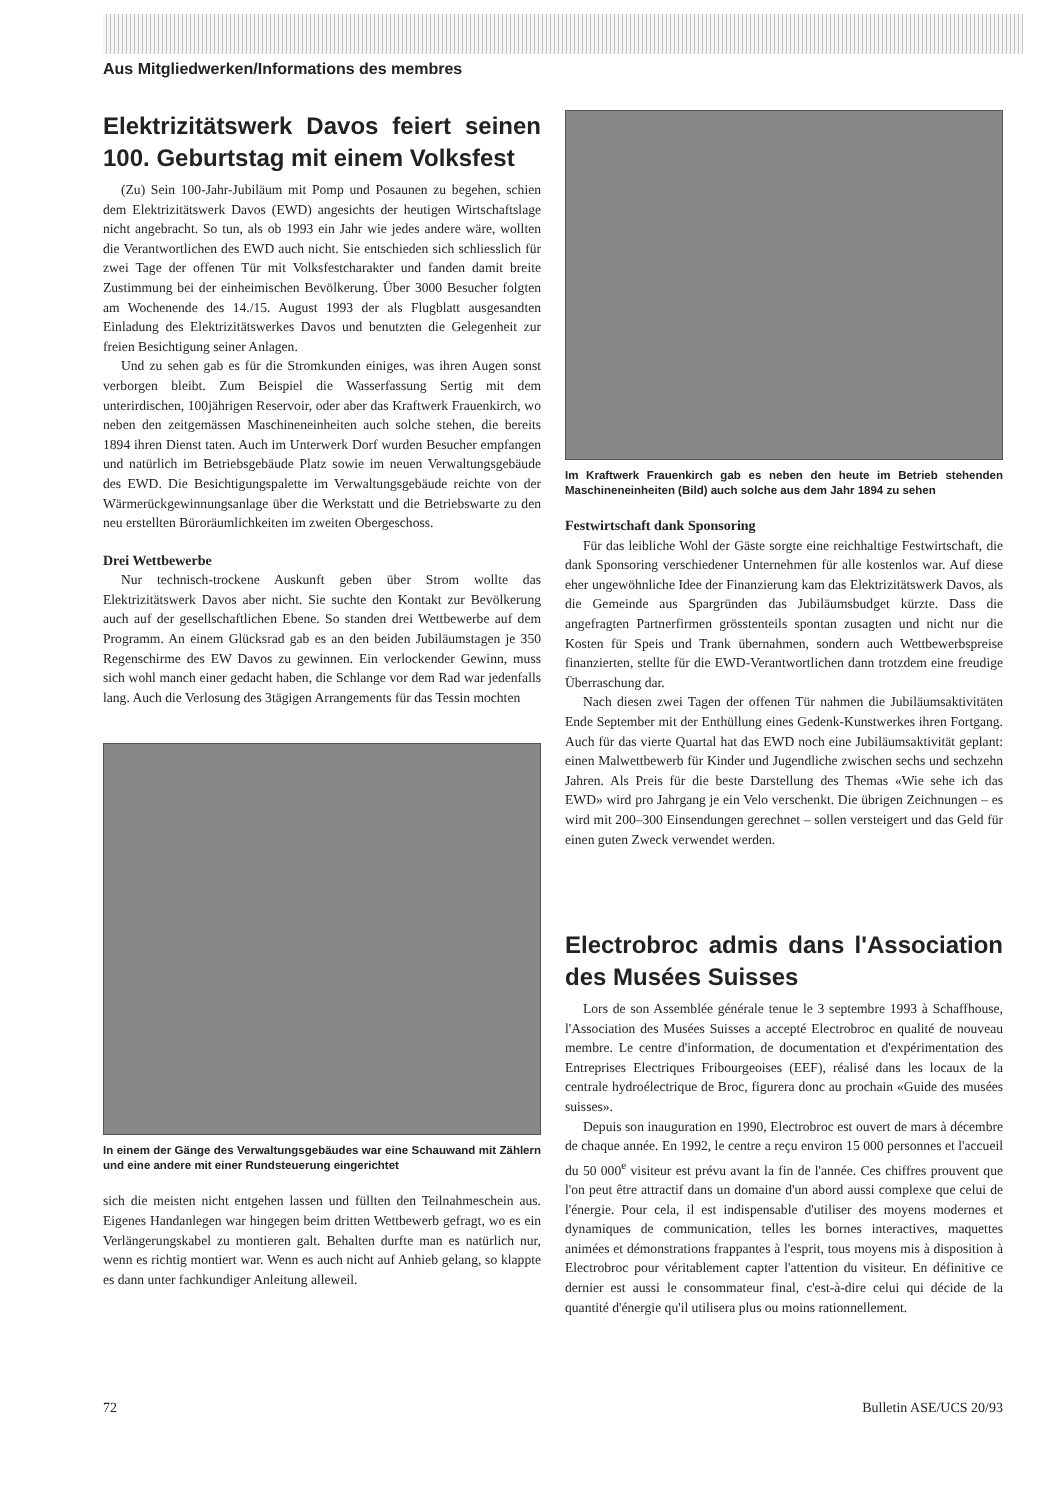Aus Mitgliedwerken/Informations des membres
Elektrizitätswerk Davos feiert seinen 100. Geburtstag mit einem Volksfest
(Zu) Sein 100-Jahr-Jubiläum mit Pomp und Posaunen zu begehen, schien dem Elektrizitätswerk Davos (EWD) angesichts der heutigen Wirtschaftslage nicht angebracht. So tun, als ob 1993 ein Jahr wie jedes andere wäre, wollten die Verantwortlichen des EWD auch nicht. Sie entschieden sich schliesslich für zwei Tage der offenen Tür mit Volksfestcharakter und fanden damit breite Zustimmung bei der einheimischen Bevölkerung. Über 3000 Besucher folgten am Wochenende des 14./15. August 1993 der als Flugblatt ausgesandten Einladung des Elektrizitätswerkes Davos und benutzten die Gelegenheit zur freien Besichtigung seiner Anlagen.
Und zu sehen gab es für die Stromkunden einiges, was ihren Augen sonst verborgen bleibt. Zum Beispiel die Wasserfassung Sertig mit dem unterirdischen, 100jährigen Reservoir, oder aber das Kraftwerk Frauenkirch, wo neben den zeitgemässen Maschineneinheiten auch solche stehen, die bereits 1894 ihren Dienst taten. Auch im Unterwerk Dorf wurden Besucher empfangen und natürlich im Betriebsgebäude Platz sowie im neuen Verwaltungsgebäude des EWD. Die Besichtigungspalette im Verwaltungsgebäude reichte von der Wärmerückgewinnungsanlage über die Werkstatt und die Betriebswarte zu den neu erstellten Büroräumlichkeiten im zweiten Obergeschoss.
Drei Wettbewerbe
Nur technisch-trockene Auskunft geben über Strom wollte das Elektrizitätswerk Davos aber nicht. Sie suchte den Kontakt zur Bevölkerung auch auf der gesellschaftlichen Ebene. So standen drei Wettbewerbe auf dem Programm. An einem Glücksrad gab es an den beiden Jubiläumstagen je 350 Regenschirme des EW Davos zu gewinnen. Ein verlockender Gewinn, muss sich wohl manch einer gedacht haben, die Schlange vor dem Rad war jedenfalls lang. Auch die Verlosung des 3tägigen Arrangements für das Tessin mochten
In einem der Gänge des Verwaltungsgebäudes war eine Schauwand mit Zählern und eine andere mit einer Rundsteuerung eingerichtet
sich die meisten nicht entgehen lassen und füllten den Teilnahmeschein aus. Eigenes Handanlegen war hingegen beim dritten Wettbewerb gefragt, wo es ein Verlängerungskabel zu montieren galt. Behalten durfte man es natürlich nur, wenn es richtig montiert war. Wenn es auch nicht auf Anhieb gelang, so klappte es dann unter fachkundiger Anleitung alleweil.
Im Kraftwerk Frauenkirch gab es neben den heute im Betrieb stehenden Maschineneinheiten (Bild) auch solche aus dem Jahr 1894 zu sehen
Festwirtschaft dank Sponsoring
Für das leibliche Wohl der Gäste sorgte eine reichhaltige Festwirtschaft, die dank Sponsoring verschiedener Unternehmen für alle kostenlos war. Auf diese eher ungewöhnliche Idee der Finanzierung kam das Elektrizitätswerk Davos, als die Gemeinde aus Spargründen das Jubiläumsbudget kürzte. Dass die angefragten Partnerfirmen grösstenteils spontan zusagten und nicht nur die Kosten für Speis und Trank übernahmen, sondern auch Wettbewerbspreise finanzierten, stellte für die EWD-Verantwortlichen dann trotzdem eine freudige Überraschung dar.
Nach diesen zwei Tagen der offenen Tür nahmen die Jubiläumsaktivitäten Ende September mit der Enthüllung eines Gedenk-Kunstwerkes ihren Fortgang. Auch für das vierte Quartal hat das EWD noch eine Jubiläumsaktivität geplant: einen Malwettbewerb für Kinder und Jugendliche zwischen sechs und sechzehn Jahren. Als Preis für die beste Darstellung des Themas «Wie sehe ich das EWD» wird pro Jahrgang je ein Velo verschenkt. Die übrigen Zeichnungen – es wird mit 200–300 Einsendungen gerechnet – sollen versteigert und das Geld für einen guten Zweck verwendet werden.
Electrobroc admis dans l'Association des Musées Suisses
Lors de son Assemblée générale tenue le 3 septembre 1993 à Schaffhouse, l'Association des Musées Suisses a accepté Electrobroc en qualité de nouveau membre. Le centre d'information, de documentation et d'expérimentation des Entreprises Electriques Fribourgeoises (EEF), réalisé dans les locaux de la centrale hydroélectrique de Broc, figurera donc au prochain «Guide des musées suisses».
Depuis son inauguration en 1990, Electrobroc est ouvert de mars à décembre de chaque année. En 1992, le centre a reçu environ 15 000 personnes et l'accueil du 50 000<sup>e</sup> visiteur est prévu avant la fin de l'année. Ces chiffres prouvent que l'on peut être attractif dans un domaine d'un abord aussi complexe que celui de l'énergie. Pour cela, il est indispensable d'utiliser des moyens modernes et dynamiques de communication, telles les bornes interactives, maquettes animées et démonstrations frappantes à l'esprit, tous moyens mis à disposition à Electrobroc pour véritablement capter l'attention du visiteur. En définitive ce dernier est aussi le consommateur final, c'est-à-dire celui qui décide de la quantité d'énergie qu'il utilisera plus ou moins rationnellement.
72 Bulletin ASE/UCS 20/93